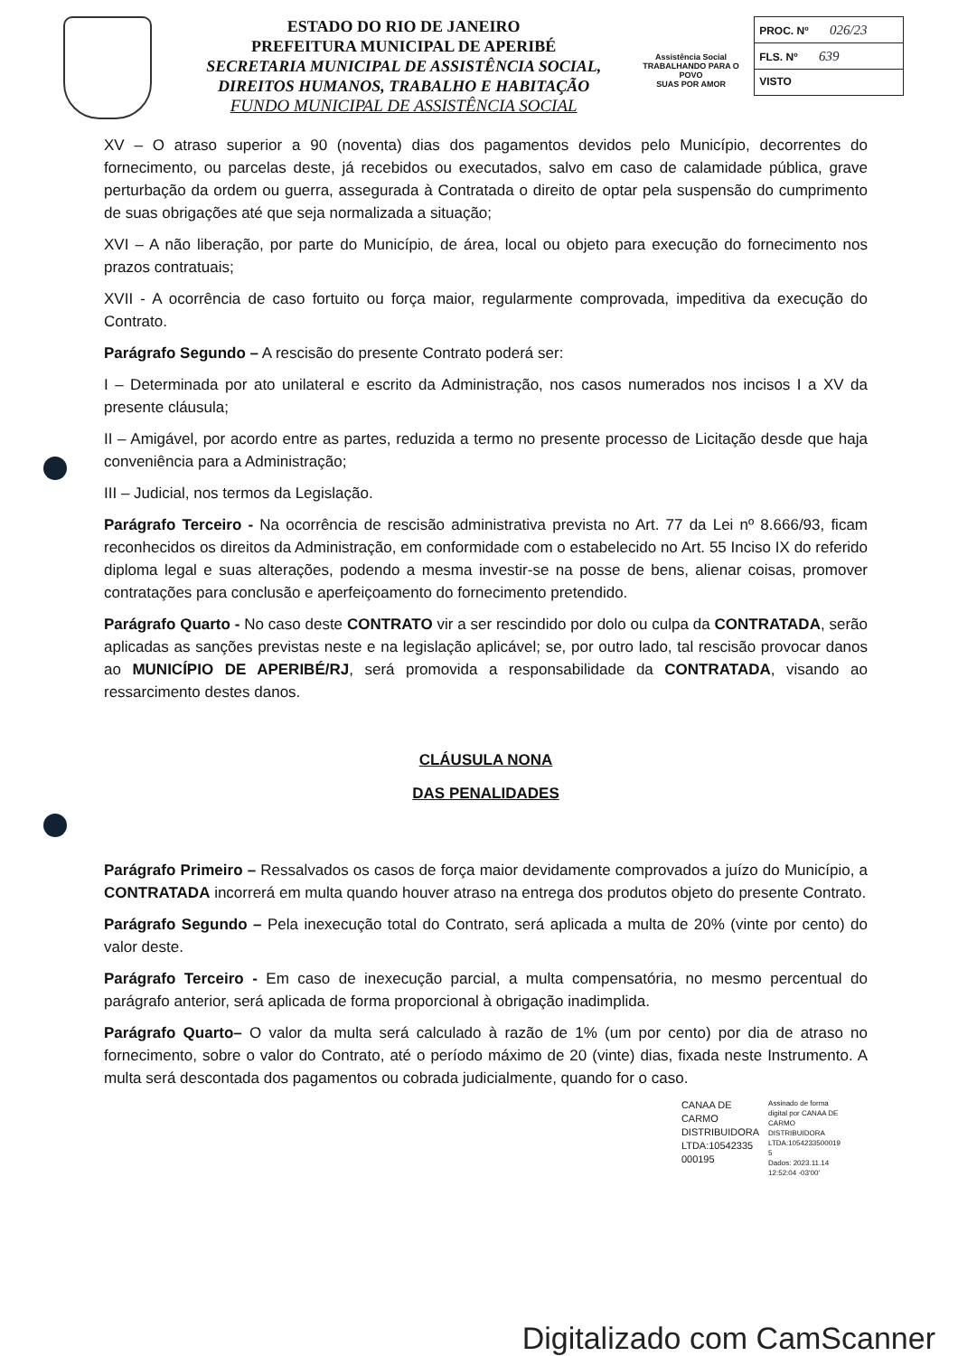ESTADO DO RIO DE JANEIRO
PREFEITURA MUNICIPAL DE APERIBÉ
SECRETARIA MUNICIPAL DE ASSISTÊNCIA SOCIAL,
DIREITOS HUMANOS, TRABALHO E HABITAÇÃO
FUNDO MUNICIPAL DE ASSISTÊNCIA SOCIAL
Assistência Social
TRABALHANDO PARA O POVO
SUAS POR AMOR
PROC. Nº 026/23
FLS. Nº 639
VISTO
XV – O atraso superior a 90 (noventa) dias dos pagamentos devidos pelo Município, decorrentes do fornecimento, ou parcelas deste, já recebidos ou executados, salvo em caso de calamidade pública, grave perturbação da ordem ou guerra, assegurada à Contratada o direito de optar pela suspensão do cumprimento de suas obrigações até que seja normalizada a situação;
XVI – A não liberação, por parte do Município, de área, local ou objeto para execução do fornecimento nos prazos contratuais;
XVII - A ocorrência de caso fortuito ou força maior, regularmente comprovada, impeditiva da execução do Contrato.
Parágrafo Segundo – A rescisão do presente Contrato poderá ser:
I – Determinada por ato unilateral e escrito da Administração, nos casos numerados nos incisos I a XV da presente cláusula;
II – Amigável, por acordo entre as partes, reduzida a termo no presente processo de Licitação desde que haja conveniência para a Administração;
III – Judicial, nos termos da Legislação.
Parágrafo Terceiro - Na ocorrência de rescisão administrativa prevista no Art. 77 da Lei nº 8.666/93, ficam reconhecidos os direitos da Administração, em conformidade com o estabelecido no Art. 55 Inciso IX do referido diploma legal e suas alterações, podendo a mesma investir-se na posse de bens, alienar coisas, promover contratações para conclusão e aperfeiçoamento do fornecimento pretendido.
Parágrafo Quarto - No caso deste CONTRATO vir a ser rescindido por dolo ou culpa da CONTRATADA, serão aplicadas as sanções previstas neste e na legislação aplicável; se, por outro lado, tal rescisão provocar danos ao MUNICÍPIO DE APERIBÉ/RJ, será promovida a responsabilidade da CONTRATADA, visando ao ressarcimento destes danos.
CLÁUSULA NONA
DAS PENALIDADES
Parágrafo Primeiro – Ressalvados os casos de força maior devidamente comprovados a juízo do Município, a CONTRATADA incorrerá em multa quando houver atraso na entrega dos produtos objeto do presente Contrato.
Parágrafo Segundo – Pela inexecução total do Contrato, será aplicada a multa de 20% (vinte por cento) do valor deste.
Parágrafo Terceiro - Em caso de inexecução parcial, a multa compensatória, no mesmo percentual do parágrafo anterior, será aplicada de forma proporcional à obrigação inadimplida.
Parágrafo Quarto– O valor da multa será calculado à razão de 1% (um por cento) por dia de atraso no fornecimento, sobre o valor do Contrato, até o período máximo de 20 (vinte) dias, fixada neste Instrumento. A multa será descontada dos pagamentos ou cobrada judicialmente, quando for o caso.
CANAA DE
CARMO
DISTRIBUIDORA
LTDA:10542335
000195
Assinado de forma
digital por CANAA DE
CARMO
DISTRIBUIDORA
LTDA:1054233500019
5
Dados: 2023.11.14
12:52:04 -03'00'
Digitalizado com CamScanner